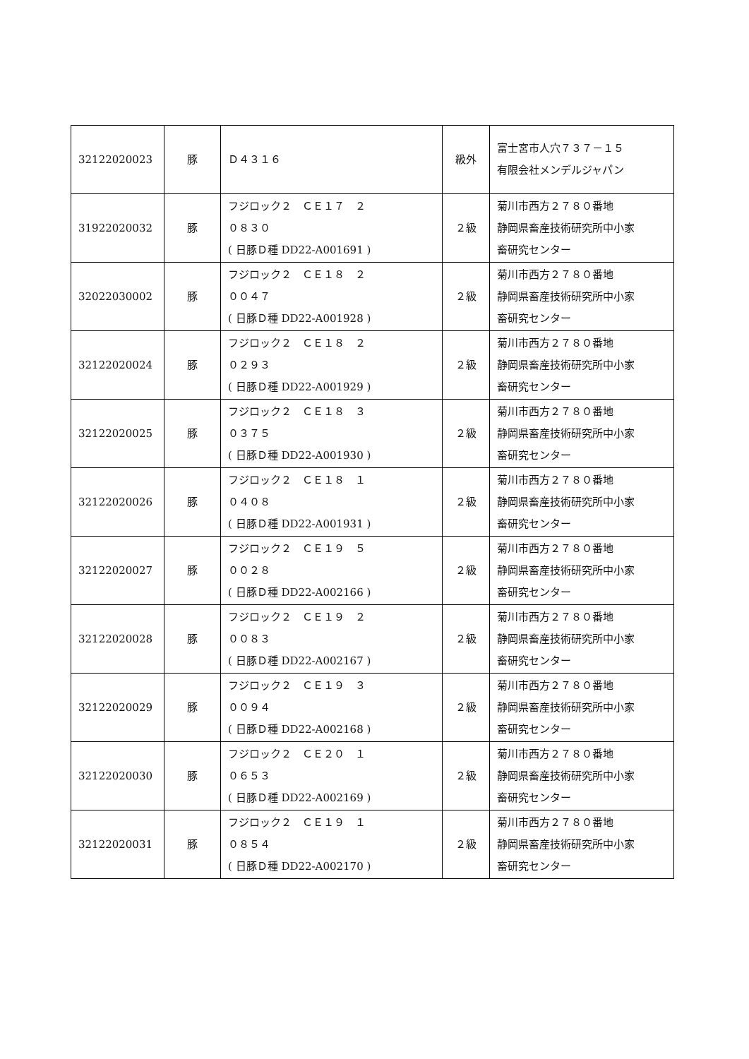| 32122020023 | 豚 | Ｄ４３１６ | 級外 | 富士宮市人穴７３７－１５ 有限会社メンデルジャパン |
| 31922020032 | 豚 | フジロック２ ＣＥ１７ ２ ０８３０ ( 日豚Ｄ種 DD22-A001691 ) | ２級 | 菊川市西方２７８０番地 静岡県畜産技術研究所中小家 畜研究センター |
| 32022030002 | 豚 | フジロック２ ＣＥ１８ ２ ００４７ ( 日豚Ｄ種 DD22-A001928 ) | ２級 | 菊川市西方２７８０番地 静岡県畜産技術研究所中小家 畜研究センター |
| 32122020024 | 豚 | フジロック２ ＣＥ１８ ２ ０２９３ ( 日豚Ｄ種 DD22-A001929 ) | ２級 | 菊川市西方２７８０番地 静岡県畜産技術研究所中小家 畜研究センター |
| 32122020025 | 豚 | フジロック２ ＣＥ１８ ３ ０３７５ ( 日豚Ｄ種 DD22-A001930 ) | ２級 | 菊川市西方２７８０番地 静岡県畜産技術研究所中小家 畜研究センター |
| 32122020026 | 豚 | フジロック２ ＣＥ１８ １ ０４０８ ( 日豚Ｄ種 DD22-A001931 ) | ２級 | 菊川市西方２７８０番地 静岡県畜産技術研究所中小家 畜研究センター |
| 32122020027 | 豚 | フジロック２ ＣＥ１９ ５ ００２８ ( 日豚Ｄ種 DD22-A002166 ) | ２級 | 菊川市西方２７８０番地 静岡県畜産技術研究所中小家 畜研究センター |
| 32122020028 | 豚 | フジロック２ ＣＥ１９ ２ ００８３ ( 日豚Ｄ種 DD22-A002167 ) | ２級 | 菊川市西方２７８０番地 静岡県畜産技術研究所中小家 畜研究センター |
| 32122020029 | 豚 | フジロック２ ＣＥ１９ ３ ００９４ ( 日豚Ｄ種 DD22-A002168 ) | ２級 | 菊川市西方２７８０番地 静岡県畜産技術研究所中小家 畜研究センター |
| 32122020030 | 豚 | フジロック２ ＣＥ２０ １ ０６５３ ( 日豚Ｄ種 DD22-A002169 ) | ２級 | 菊川市西方２７８０番地 静岡県畜産技術研究所中小家 畜研究センター |
| 32122020031 | 豚 | フジロック２ ＣＥ１９ １ ０８５４ ( 日豚Ｄ種 DD22-A002170 ) | ２級 | 菊川市西方２７８０番地 静岡県畜産技術研究所中小家 畜研究センター |